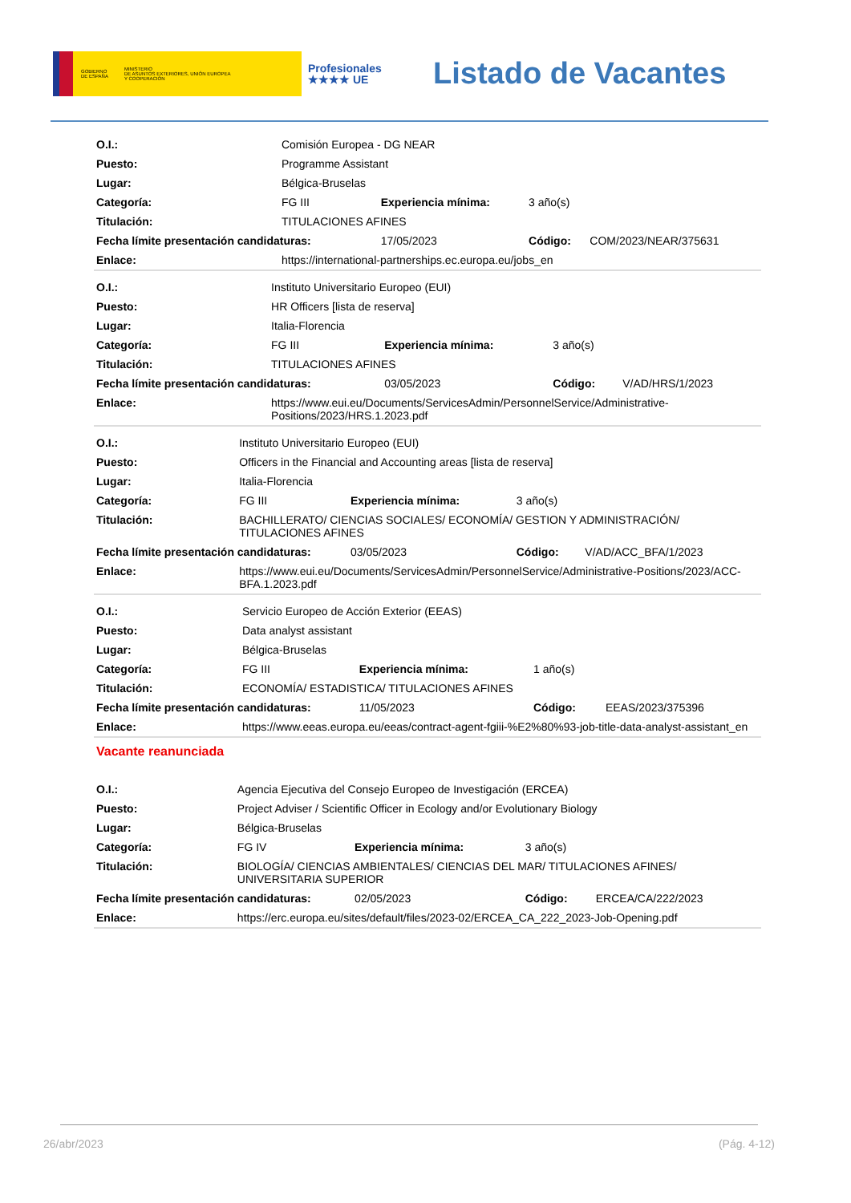GOBIERNO
DE ESPAÑA MINISTERIO
DE ASUNTOS EXTERIORES, UNIÓN EUROPEA
Y COOPERACIÓN
Profesionales
★★★★ UE
Listado de Vacantes
| O.I.: | Comisión Europea - DG NEAR | | | |
| Puesto: | Programme Assistant | | | |
| Lugar: | Bélgica-Bruselas | | | |
| Categoría: | FG III | Experiencia mínima: | 3 año(s) | |
| Titulación: | TITULACIONES AFINES | | | |
| Fecha límite presentación candidaturas: | | 17/05/2023 | Código: | COM/2023/NEAR/375631 |
| Enlace: | https://international-partnerships.ec.europa.eu/jobs_en | | | |
| O.I.: | Instituto Universitario Europeo (EUI) | | | |
| Puesto: | HR Officers [lista de reserva] | | | |
| Lugar: | Italia-Florencia | | | |
| Categoría: | FG III | Experiencia mínima: | 3 año(s) | |
| Titulación: | TITULACIONES AFINES | | | |
| Fecha límite presentación candidaturas: | | 03/05/2023 | Código: | V/AD/HRS/1/2023 |
| Enlace: | https://www.eui.eu/Documents/ServicesAdmin/PersonnelService/Administrative- Positions/2023/HRS.1.2023.pdf | | | |
| O.I.: | Instituto Universitario Europeo (EUI) | | | |
| Puesto: | Officers in the Financial and Accounting areas [lista de reserva] | | | |
| Lugar: | Italia-Florencia | | | |
| Categoría: | FG III | Experiencia mínima: | 3 año(s) | |
| Titulación: | BACHILLERATO/ CIENCIAS SOCIALES/ ECONOMÍA/ GESTION Y ADMINISTRACIÓN/ TITULACIONES AFINES | | | |
| Fecha límite presentación candidaturas: | | 03/05/2023 | Código: | V/AD/ACC_BFA/1/2023 |
| Enlace: | https://www.eui.eu/Documents/ServicesAdmin/PersonnelService/Administrative-Positions/2023/ACC- BFA.1.2023.pdf | | | |
| O.I.: | Servicio Europeo de Acción Exterior (EEAS) | | | |
| Puesto: | Data analyst assistant | | | |
| Lugar: | Bélgica-Bruselas | | | |
| Categoría: | FG III | Experiencia mínima: | 1 año(s) | |
| Titulación: | ECONOMÍA/ ESTADISTICA/ TITULACIONES AFINES | | | |
| Fecha límite presentación candidaturas: | | 11/05/2023 | Código: | EEAS/2023/375396 |
| Enlace: | https://www.eeas.europa.eu/eeas/contract-agent-fgiii-%E2%80%93-job-title-data-analyst-assistant_en | | | |
Vacante reanunciada
| O.I.: | Agencia Ejecutiva del Consejo Europeo de Investigación (ERCEA) | | | |
| Puesto: | Project Adviser / Scientific Officer in Ecology and/or Evolutionary Biology | | | |
| Lugar: | Bélgica-Bruselas | | | |
| Categoría: | FG IV | Experiencia mínima: | 3 año(s) | |
| Titulación: | BIOLOGÍA/ CIENCIAS AMBIENTALES/ CIENCIAS DEL MAR/ TITULACIONES AFINES/ UNIVERSITARIA SUPERIOR | | | |
| Fecha límite presentación candidaturas: | | 02/05/2023 | Código: | ERCEA/CA/222/2023 |
| Enlace: | https://erc.europa.eu/sites/default/files/2023-02/ERCEA_CA_222_2023-Job-Opening.pdf | | | |
26/abr/2023 (Pág. 4-12)